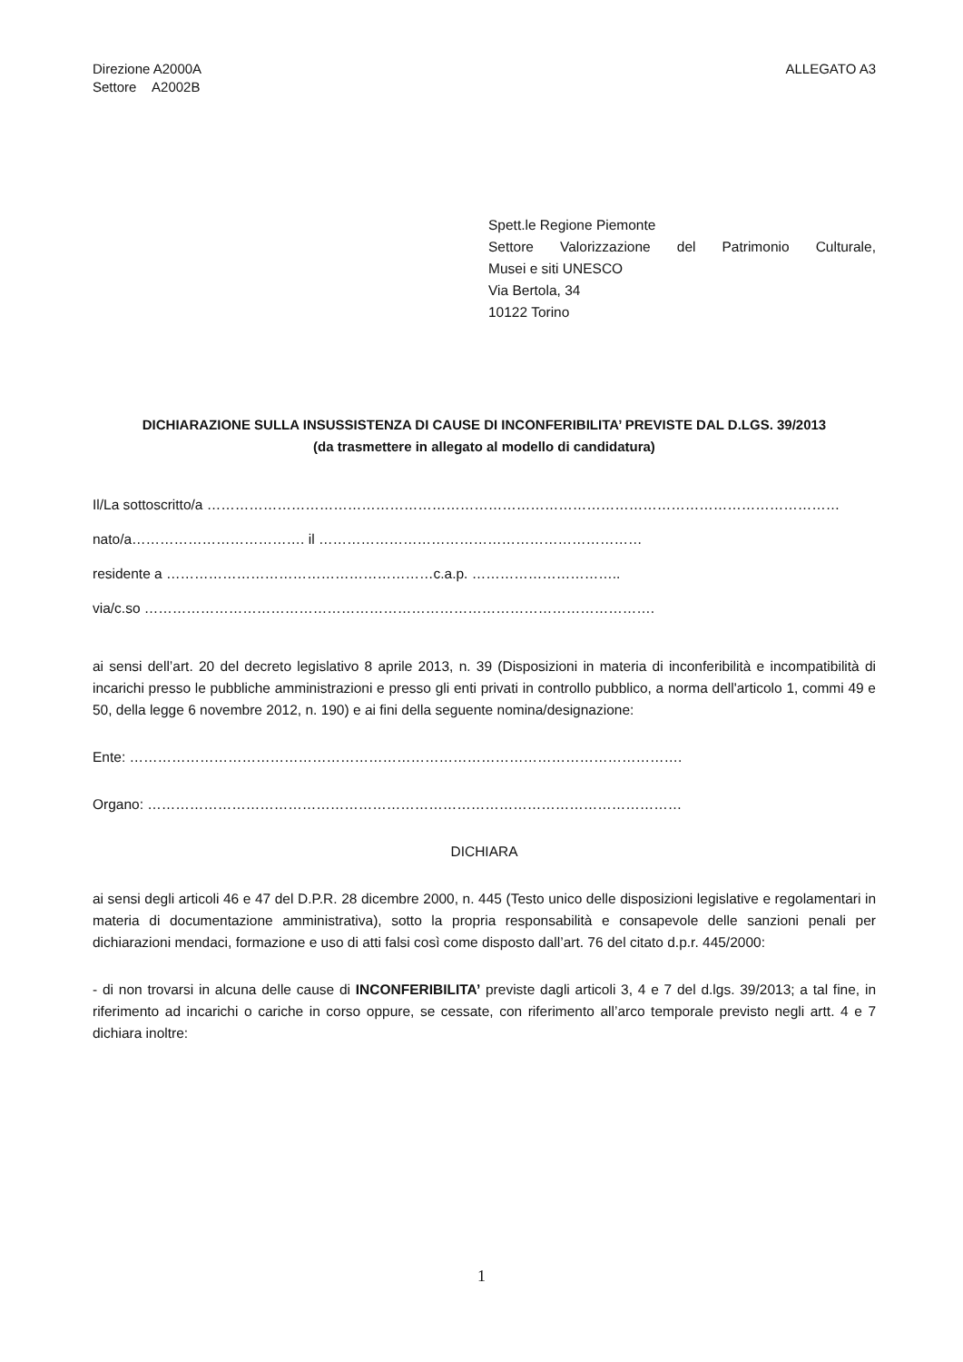Direzione A2000A
Settore A2002B
ALLEGATO A3
Spett.le Regione Piemonte
Settore Valorizzazione del Patrimonio Culturale,
Musei e siti UNESCO
Via Bertola, 34
10122 Torino
DICHIARAZIONE SULLA INSUSSISTENZA DI CAUSE DI INCONFERIBILITA’ PREVISTE DAL D.LGS. 39/2013
(da trasmettere in allegato al modello di candidatura)
Il/La sottoscritto/a ………………………………………………………………………………………………………………………
nato/a………………………………. il ……………………………………………………………
residente a …………………………………………………c.a.p. …………………………..
via/c.so ……………………………………………………………………………………………….
ai sensi dell’art. 20 del decreto legislativo 8 aprile 2013, n. 39 (Disposizioni in materia di inconferibilità e incompatibilità di incarichi presso le pubbliche amministrazioni e presso gli enti privati in controllo pubblico, a norma dell'articolo 1, commi 49 e 50, della legge 6 novembre 2012, n. 190) e ai fini della seguente nomina/designazione:
Ente: ……………………………………………………………………………………………………….
Organo: ……………………………………………………………………………………………………
DICHIARA
ai sensi degli articoli 46 e 47 del D.P.R. 28 dicembre 2000, n. 445 (Testo unico delle disposizioni legislative e regolamentari in materia di documentazione amministrativa), sotto la propria responsabilità e consapevole delle sanzioni penali per dichiarazioni mendaci, formazione e uso di atti falsi così come disposto dall’art. 76 del citato d.p.r. 445/2000:
- di non trovarsi in alcuna delle cause di INCONFERIBILITA’ previste dagli articoli 3, 4 e 7 del d.lgs. 39/2013; a tal fine, in riferimento ad incarichi o cariche in corso oppure, se cessate, con riferimento all’arco temporale previsto negli artt. 4 e 7 dichiara inoltre:
1